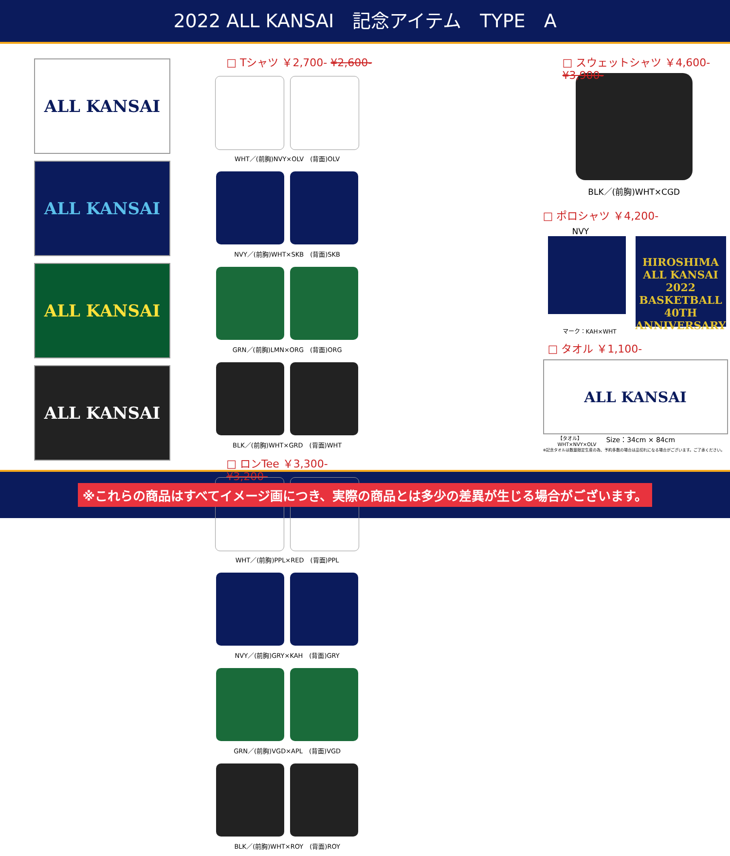2022 ALL KANSAI　記念アイテム　TYPE　A
ALL KANSAI
ALL KANSAI
ALL KANSAI
ALL KANSAI
□ Tシャツ ￥2,700- ¥2,600-
WHT／(前胸)NVY×OLV　(背面)OLV
NVY／(前胸)WHT×SKB　(背面)SKB
GRN／(前胸)LMN×ORG　(背面)ORG
BLK／(前胸)WHT×GRD　(背面)WHT
□ ロンTee ￥3,300- ¥3,200-
WHT／(前胸)PPL×RED　(背面)PPL
NVY／(前胸)GRY×KAH　(背面)GRY
GRN／(前胸)VGD×APL　(背面)VGD
BLK／(前胸)WHT×ROY　(背面)ROY
□ スウェットシャツ ￥4,600- ¥3,900-
BLK／(前胸)WHT×CGD
□ ポロシャツ ￥4,200-
NVY
HIROSHIMA ALL KANSAI 2022 BASKETBALL 40TH ANNIVERSARY
マーク：KAH×WHT
□ タオル ￥1,100-
ALL KANSAI
【タオル】
WHT×NVY×OLV Size：34cm × 84cm
※記念タオルは数量限定生産の為、予約多数の場合は品切れになる場合がございます。ご了承ください。
※これらの商品はすべてイメージ画につき、実際の商品とは多少の差異が生じる場合がございます。